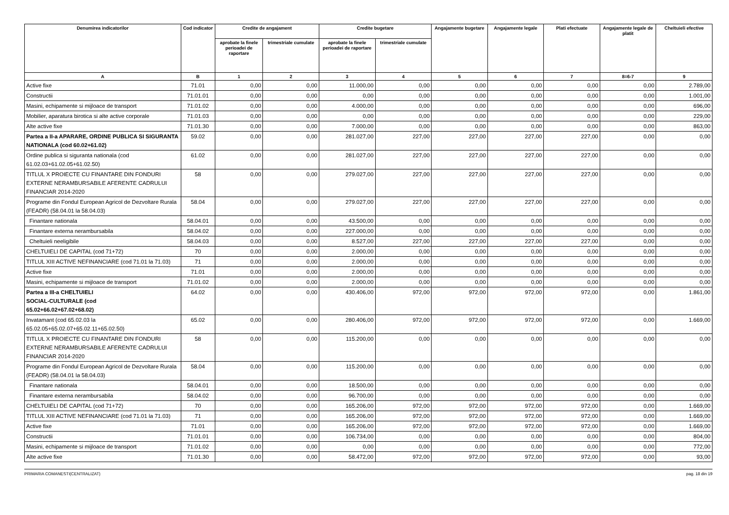| Denumirea indicatorilor | Cod indicator | Credite de angajament | | Credite bugetare | | Angajamente bugetare | Angajamente legale | Plati efectuate | Angajamente legale de platit | Cheltuieli efective |
| --- | --- | --- | --- | --- | --- | --- | --- | --- | --- | --- |
| | | aprobate la finele perioadei de raportare | trimestriale cumulate | aprobate la finele perioadei de raportare | trimestriale cumulate | | | | | |
| A | B | 1 | 2 | 3 | 4 | 5 | 6 | 7 | 8=6-7 | 9 |
| Active fixe | 71.01 | 0,00 | 0,00 | 11.000,00 | 0,00 | 0,00 | 0,00 | 0,00 | 0,00 | 2.789,00 |
| Constructii | 71.01.01 | 0,00 | 0,00 | 0,00 | 0,00 | 0,00 | 0,00 | 0,00 | 0,00 | 1.001,00 |
| Masini, echipamente si mijloace de transport | 71.01.02 | 0,00 | 0,00 | 4.000,00 | 0,00 | 0,00 | 0,00 | 0,00 | 0,00 | 696,00 |
| Mobilier, aparatura birotica si alte active corporale | 71.01.03 | 0,00 | 0,00 | 0,00 | 0,00 | 0,00 | 0,00 | 0,00 | 0,00 | 229,00 |
| Alte active fixe | 71.01.30 | 0,00 | 0,00 | 7.000,00 | 0,00 | 0,00 | 0,00 | 0,00 | 0,00 | 863,00 |
| Partea a II-a APARARE, ORDINE PUBLICA SI SIGURANTA NATIONALA (cod 60.02+61.02) | 59.02 | 0,00 | 0,00 | 281.027,00 | 227,00 | 227,00 | 227,00 | 227,00 | 0,00 | 0,00 |
| Ordine publica si siguranta nationala (cod 61.02.03+61.02.05+61.02.50) | 61.02 | 0,00 | 0,00 | 281.027,00 | 227,00 | 227,00 | 227,00 | 227,00 | 0,00 | 0,00 |
| TITLUL X PROIECTE CU FINANTARE DIN FONDURI EXTERNE NERAMBURSABILE AFERENTE CADRULUI FINANCIAR 2014-2020 | 58 | 0,00 | 0,00 | 279.027,00 | 227,00 | 227,00 | 227,00 | 227,00 | 0,00 | 0,00 |
| Programe din Fondul European Agricol de Dezvoltare Rurala (FEADR) (58.04.01 la 58.04.03) | 58.04 | 0,00 | 0,00 | 279.027,00 | 227,00 | 227,00 | 227,00 | 227,00 | 0,00 | 0,00 |
| Finantare nationala | 58.04.01 | 0,00 | 0,00 | 43.500,00 | 0,00 | 0,00 | 0,00 | 0,00 | 0,00 | 0,00 |
| Finantare externa nerambursabila | 58.04.02 | 0,00 | 0,00 | 227.000,00 | 0,00 | 0,00 | 0,00 | 0,00 | 0,00 | 0,00 |
| Cheltuieli neeligibile | 58.04.03 | 0,00 | 0,00 | 8.527,00 | 227,00 | 227,00 | 227,00 | 227,00 | 0,00 | 0,00 |
| CHELTUIELI DE CAPITAL (cod 71+72) | 70 | 0,00 | 0,00 | 2.000,00 | 0,00 | 0,00 | 0,00 | 0,00 | 0,00 | 0,00 |
| TITLUL XIII ACTIVE NEFINANCIARE (cod 71.01 la 71.03) | 71 | 0,00 | 0,00 | 2.000,00 | 0,00 | 0,00 | 0,00 | 0,00 | 0,00 | 0,00 |
| Active fixe | 71.01 | 0,00 | 0,00 | 2.000,00 | 0,00 | 0,00 | 0,00 | 0,00 | 0,00 | 0,00 |
| Masini, echipamente si mijloace de transport | 71.01.02 | 0,00 | 0,00 | 2.000,00 | 0,00 | 0,00 | 0,00 | 0,00 | 0,00 | 0,00 |
| Partea a III-a CHELTUIELI SOCIAL-CULTURALE (cod 65.02+66.02+67.02+68.02) | 64.02 | 0,00 | 0,00 | 430.406,00 | 972,00 | 972,00 | 972,00 | 972,00 | 0,00 | 1.861,00 |
| Invatamant (cod 65.02.03 la 65.02.05+65.02.07+65.02.11+65.02.50) | 65.02 | 0,00 | 0,00 | 280.406,00 | 972,00 | 972,00 | 972,00 | 972,00 | 0,00 | 1.669,00 |
| TITLUL X PROIECTE CU FINANTARE DIN FONDURI EXTERNE NERAMBURSABILE AFERENTE CADRULUI FINANCIAR 2014-2020 | 58 | 0,00 | 0,00 | 115.200,00 | 0,00 | 0,00 | 0,00 | 0,00 | 0,00 | 0,00 |
| Programe din Fondul European Agricol de Dezvoltare Rurala (FEADR) (58.04.01 la 58.04.03) | 58.04 | 0,00 | 0,00 | 115.200,00 | 0,00 | 0,00 | 0,00 | 0,00 | 0,00 | 0,00 |
| Finantare nationala | 58.04.01 | 0,00 | 0,00 | 18.500,00 | 0,00 | 0,00 | 0,00 | 0,00 | 0,00 | 0,00 |
| Finantare externa nerambursabila | 58.04.02 | 0,00 | 0,00 | 96.700,00 | 0,00 | 0,00 | 0,00 | 0,00 | 0,00 | 0,00 |
| CHELTUIELI DE CAPITAL (cod 71+72) | 70 | 0,00 | 0,00 | 165.206,00 | 972,00 | 972,00 | 972,00 | 972,00 | 0,00 | 1.669,00 |
| TITLUL XIII ACTIVE NEFINANCIARE (cod 71.01 la 71.03) | 71 | 0,00 | 0,00 | 165.206,00 | 972,00 | 972,00 | 972,00 | 972,00 | 0,00 | 1.669,00 |
| Active fixe | 71.01 | 0,00 | 0,00 | 165.206,00 | 972,00 | 972,00 | 972,00 | 972,00 | 0,00 | 1.669,00 |
| Constructii | 71.01.01 | 0,00 | 0,00 | 106.734,00 | 0,00 | 0,00 | 0,00 | 0,00 | 0,00 | 804,00 |
| Masini, echipamente si mijloace de transport | 71.01.02 | 0,00 | 0,00 | 0,00 | 0,00 | 0,00 | 0,00 | 0,00 | 0,00 | 772,00 |
| Alte active fixe | 71.01.30 | 0,00 | 0,00 | 58.472,00 | 972,00 | 972,00 | 972,00 | 972,00 | 0,00 | 93,00 |
PRIMARIA COMANESTI(CENTRALIZAT) pag. 18 din 19